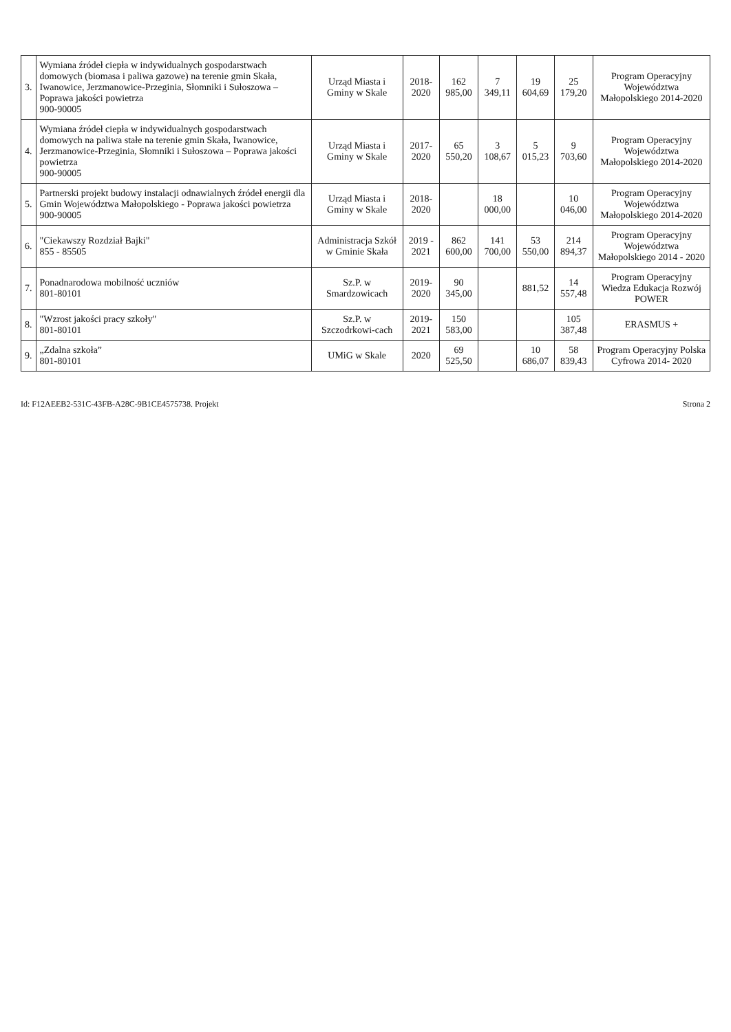| 3. | Wymiana źródeł ciepła w indywidualnych gospodarstwach domowych (biomasa i paliwa gazowe) na terenie gmin Skała, Iwanowice, Jerzmanowice-Przeginia, Słomniki i Sułoszowa – Poprawa jakości powietrza 900-90005 | Urząd Miasta i Gminy w Skale | 2018-2020 | 162 985,00 | 7 349,11 | 19 604,69 | 25 179,20 | Program Operacyjny Województwa Małopolskiego 2014-2020 |
| 4. | Wymiana źródeł ciepła w indywidualnych gospodarstwach domowych na paliwa stałe na terenie gmin Skała, Iwanowice, Jerzmanowice-Przeginia, Słomniki i Sułoszowa – Poprawa jakości powietrza 900-90005 | Urząd Miasta i Gminy w Skale | 2017-2020 | 65 550,20 | 3 108,67 | 5 015,23 | 9 703,60 | Program Operacyjny Województwa Małopolskiego 2014-2020 |
| 5. | Partnerski projekt budowy instalacji odnawialnych źródeł energii dla Gmin Województwa Małopolskiego - Poprawa jakości powietrza 900-90005 | Urząd Miasta i Gminy w Skale | 2018-2020 | | 18 000,00 | | 10 046,00 | Program Operacyjny Województwa Małopolskiego 2014-2020 |
| 6. | "Ciekawszy Rozdział Bajki" 855 - 85505 | Administracja Szkół w Gminie Skała | 2019 - 2021 | 862 600,00 | 141 700,00 | 53 550,00 | 214 894,37 | Program Operacyjny Województwa Małopolskiego 2014 - 2020 |
| 7. | Ponadnarodowa mobilność uczniów 801-80101 | Sz.P. w Smardzowicach | 2019-2020 | 90 345,00 | | 881,52 | 14 557,48 | Program Operacyjny Wiedza Edukacja Rozwój POWER |
| 8. | "Wzrost jakości pracy szkoły" 801-80101 | Sz.P. w Szczodrkowi-cach | 2019-2021 | 150 583,00 | | | 105 387,48 | ERASMUS + |
| 9. | „Zdalna szkoła” 801-80101 | UMiG w Skale | 2020 | 69 525,50 | | 10 686,07 | 58 839,43 | Program Operacyjny Polska Cyfrowa 2014- 2020 |
Id: F12AEEB2-531C-43FB-A28C-9B1CE4575738. Projekt Strona 2